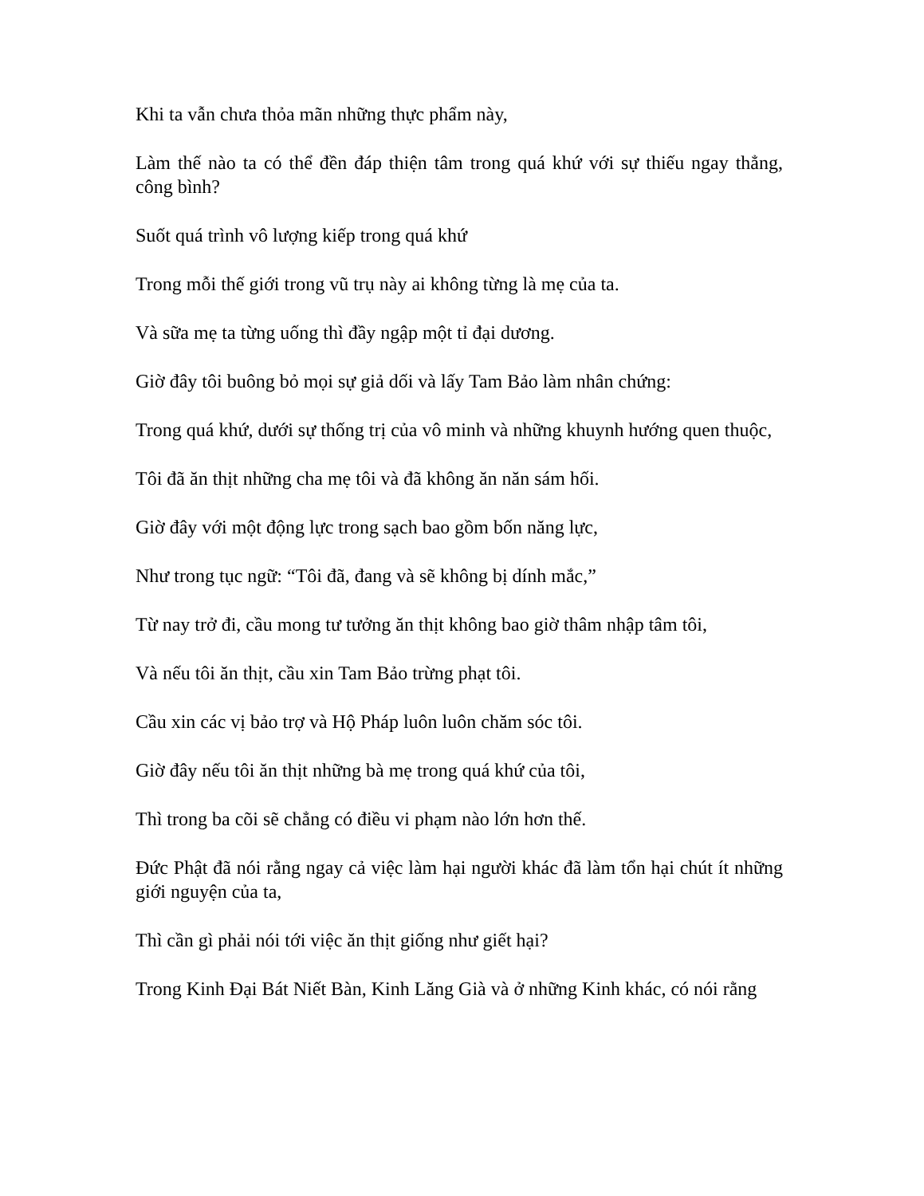Khi ta vẫn chưa thỏa mãn những thực phẩm này,
Làm thế nào ta có thể đền đáp thiện tâm trong quá khứ với sự thiếu ngay thẳng, công bình?
Suốt quá trình vô lượng kiếp trong quá khứ
Trong mỗi thế giới trong vũ trụ này ai không từng là mẹ của ta.
Và sữa mẹ ta từng uống thì đầy ngập một tỉ đại dương.
Giờ đây tôi buông bỏ mọi sự giả dối và lấy Tam Bảo làm nhân chứng:
Trong quá khứ, dưới sự thống trị của vô minh và những khuynh hướng quen thuộc,
Tôi đã ăn thịt những cha mẹ tôi và đã không ăn năn sám hối.
Giờ đây với một động lực trong sạch bao gồm bốn năng lực,
Như trong tục ngữ: “Tôi đã, đang và sẽ không bị dính mắc,”
Từ nay trở đi, cầu mong tư tưởng ăn thịt không bao giờ thâm nhập tâm tôi,
Và nếu tôi ăn thịt, cầu xin Tam Bảo trừng phạt tôi.
Cầu xin các vị bảo trợ và Hộ Pháp luôn luôn chăm sóc tôi.
Giờ đây nếu tôi ăn thịt những bà mẹ trong quá khứ của tôi,
Thì trong ba cõi sẽ chẳng có điều vi phạm nào lớn hơn thế.
Đức Phật đã nói rằng ngay cả việc làm hại người khác đã làm tổn hại chút ít những giới nguyện của ta,
Thì cần gì phải nói tới việc ăn thịt giống như giết hại?
Trong Kinh Đại Bát Niết Bàn, Kinh Lăng Già và ở những Kinh khác, có nói rằng